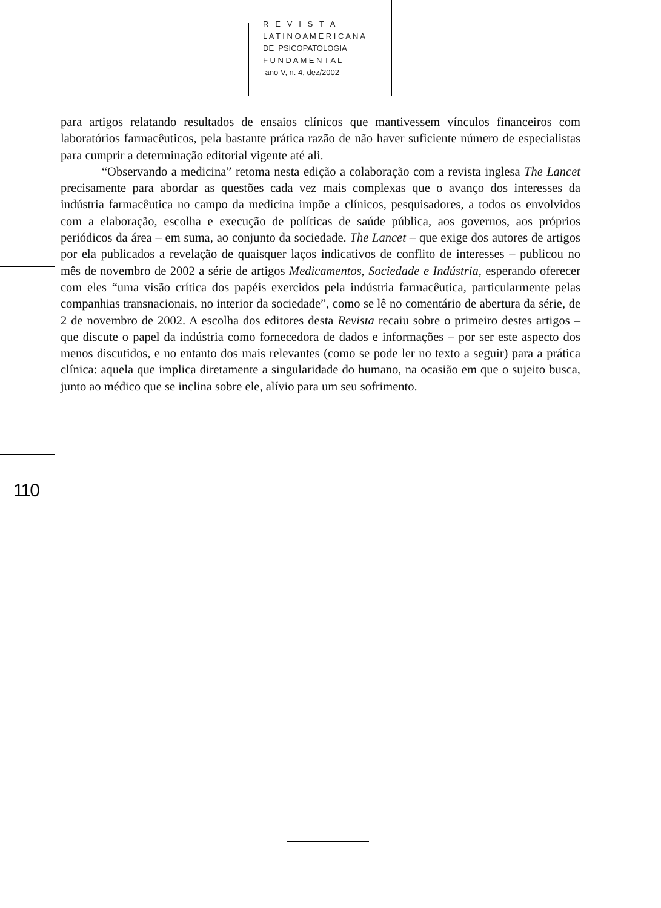R E V I S T A
L A T I N O A M E R I C A N A
DE PSICOPATOLOGIA
F U N D A M E N T A L
ano V, n. 4, dez/2002
110
para artigos relatando resultados de ensaios clínicos que mantivessem vínculos financeiros com laboratórios farmacêuticos, pela bastante prática razão de não haver suficiente número de especialistas para cumprir a determinação editorial vigente até ali.
“Observando a medicina” retoma nesta edição a colaboração com a revista inglesa The Lancet precisamente para abordar as questões cada vez mais complexas que o avanço dos interesses da indústria farmacêutica no campo da medicina impõe a clínicos, pesquisadores, a todos os envolvidos com a elaboração, escolha e execução de políticas de saúde pública, aos governos, aos próprios periódicos da área – em suma, ao conjunto da sociedade. The Lancet – que exige dos autores de artigos por ela publicados a revelação de quaisquer laços indicativos de conflito de interesses – publicou no mês de novembro de 2002 a série de artigos Medicamentos, Sociedade e Indústria, esperando oferecer com eles “uma visão crítica dos papéis exercidos pela indústria farmacêutica, particularmente pelas companhias transnacionais, no interior da sociedade”, como se lê no comentário de abertura da série, de 2 de novembro de 2002. A escolha dos editores desta Revista recaiu sobre o primeiro destes artigos – que discute o papel da indústria como fornecedora de dados e informações – por ser este aspecto dos menos discutidos, e no entanto dos mais relevantes (como se pode ler no texto a seguir) para a prática clínica: aquela que implica diretamente a singularidade do humano, na ocasião em que o sujeito busca, junto ao médico que se inclina sobre ele, alívio para um seu sofrimento.